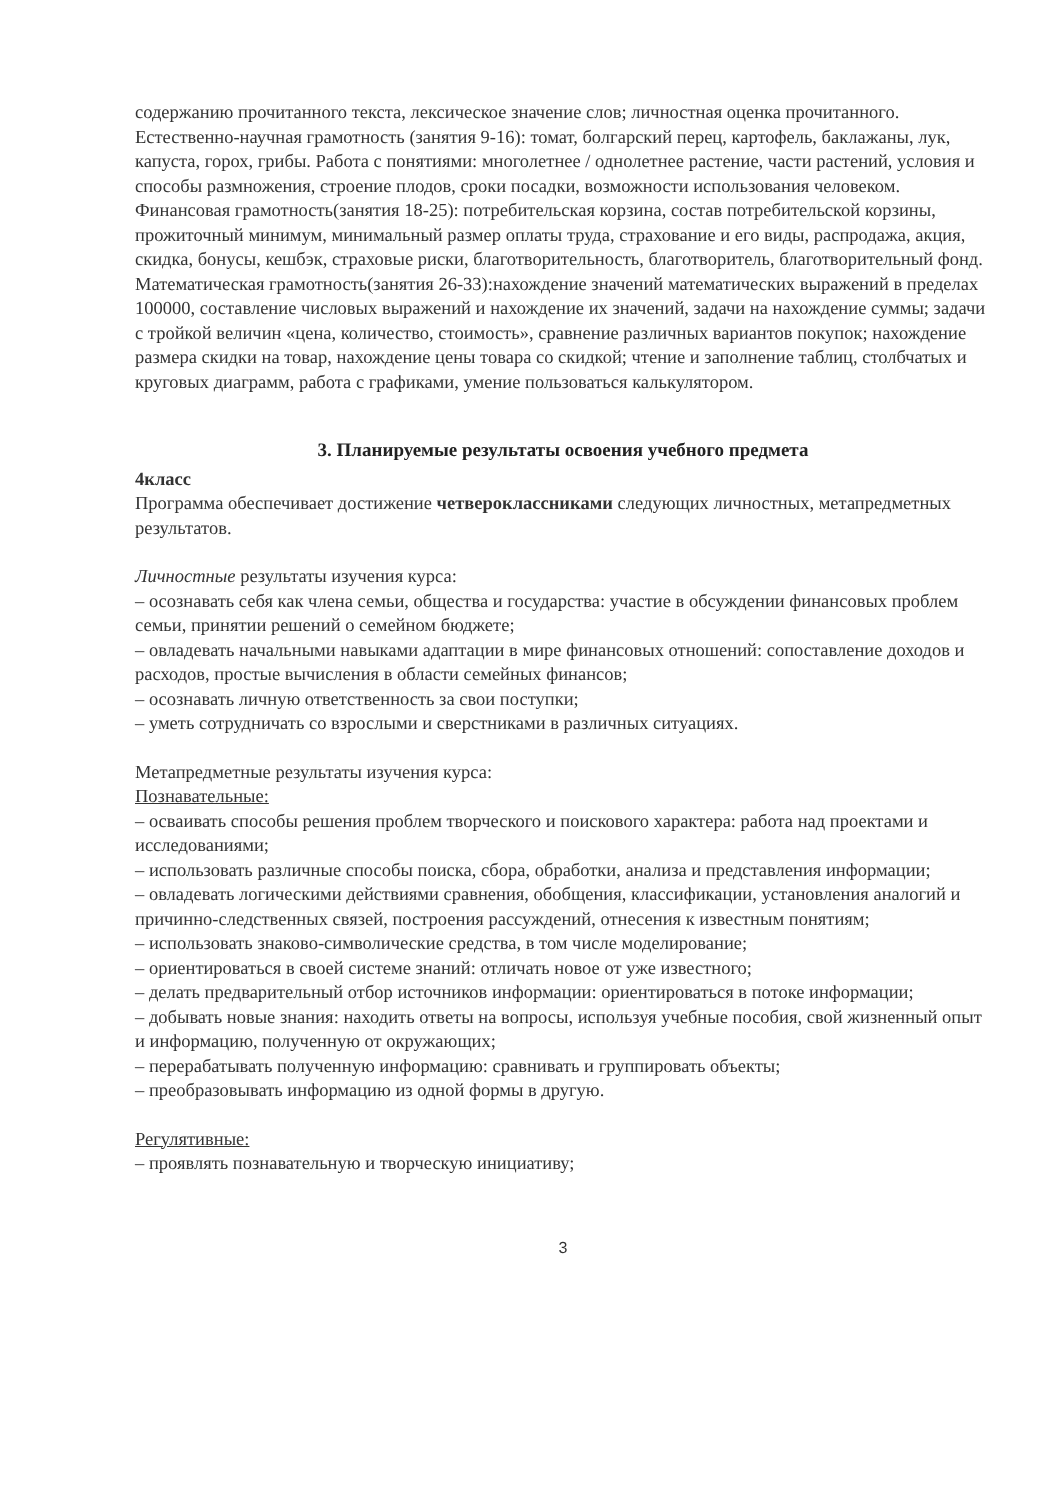содержанию прочитанного текста, лексическое значение слов; личностная оценка прочитанного.
Естественно-научная грамотность (занятия 9-16): томат, болгарский перец, картофель, баклажаны, лук, капуста, горох, грибы. Работа с понятиями: многолетнее / однолетнее растение, части растений, условия и способы размножения, строение плодов, сроки посадки, возможности использования человеком.
Финансовая грамотность(занятия 18-25): потребительская корзина, состав потребительской корзины, прожиточный минимум, минимальный размер оплаты труда, страхование и его виды, распродажа, акция, скидка, бонусы, кешбэк, страховые риски, благотворительность, благотворитель, благотворительный фонд.
Математическая грамотность(занятия 26-33):нахождение значений математических выражений в пределах 100000, составление числовых выражений и нахождение их значений, задачи на нахождение суммы; задачи с тройкой величин «цена, количество, стоимость», сравнение различных вариантов покупок; нахождение размера скидки на товар, нахождение цены товара со скидкой; чтение и заполнение таблиц, столбчатых и круговых диаграмм, работа с графиками, умение пользоваться калькулятором.
3. Планируемые результаты освоения учебного предмета
4класс
Программа обеспечивает достижение четвероклассниками следующих личностных, метапредметных результатов.
Личностные результаты изучения курса:
– осознавать себя как члена семьи, общества и государства: участие в обсуждении финансовых проблем семьи, принятии решений о семейном бюджете;
– овладевать начальными навыками адаптации в мире финансовых отношений: сопоставление доходов и расходов, простые вычисления в области семейных финансов;
– осознавать личную ответственность за свои поступки;
– уметь сотрудничать со взрослыми и сверстниками в различных ситуациях.
Метапредметные результаты изучения курса:
Познавательные:
– осваивать способы решения проблем творческого и поискового характера: работа над проектами и исследованиями;
– использовать различные способы поиска, сбора, обработки, анализа и представления информации;
– овладевать логическими действиями сравнения, обобщения, классификации, установления аналогий и причинно-следственных связей, построения рассуждений, отнесения к известным понятиям;
– использовать знаково-символические средства, в том числе моделирование;
– ориентироваться в своей системе знаний: отличать новое от уже известного;
– делать предварительный отбор источников информации: ориентироваться в потоке информации;
– добывать новые знания: находить ответы на вопросы, используя учебные пособия, свой жизненный опыт и информацию, полученную от окружающих;
– перерабатывать полученную информацию: сравнивать и группировать объекты;
– преобразовывать информацию из одной формы в другую.
Регулятивные:
– проявлять познавательную и творческую инициативу;
3